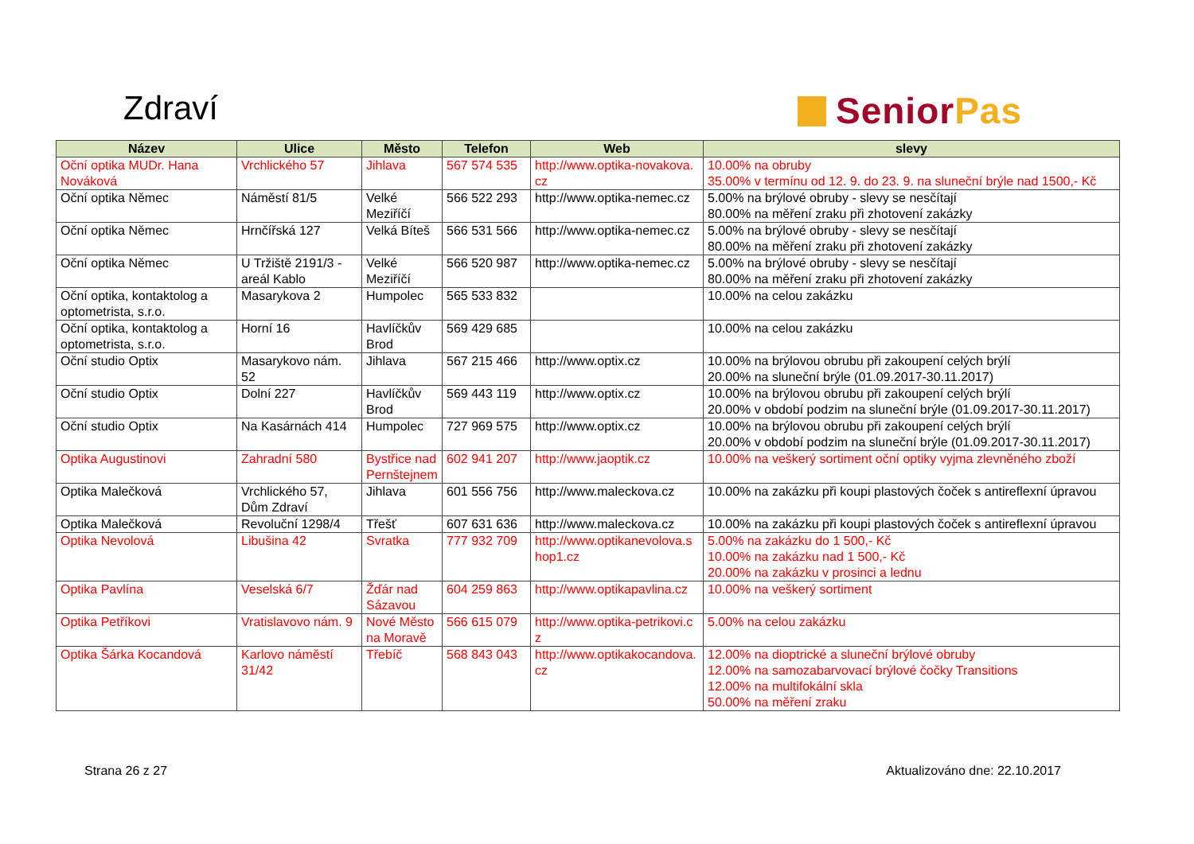Zdraví SeniorPas
| Název | Ulice | Město | Telefon | Web | slevy |
| --- | --- | --- | --- | --- | --- |
| Oční optika MUDr. Hana Nováková | Vrchlického 57 | Jihlava | 567 574 535 | http://www.optika-novakova. cz | 10.00% na obruby 35.00% v termínu od 12. 9. do 23. 9. na sluneční brýle nad 1500,- Kč |
| Oční optika Němec | Náměstí 81/5 | Velké Meziříčí | 566 522 293 | http://www.optika-nemec.cz | 5.00% na brýlové obruby - slevy se nesčítají 80.00% na měření zraku při zhotovení zakázky |
| Oční optika Němec | Hrnčířská 127 | Velká Bíteš | 566 531 566 | http://www.optika-nemec.cz | 5.00% na brýlové obruby - slevy se nesčítají 80.00% na měření zraku při zhotovení zakázky |
| Oční optika Němec | U Tržiště 2191/3 - areál Kablo | Velké Meziříčí | 566 520 987 | http://www.optika-nemec.cz | 5.00% na brýlové obruby - slevy se nesčítají 80.00% na měření zraku při zhotovení zakázky |
| Oční optika, kontaktolog a optometrista, s.r.o. | Masarykova 2 | Humpolec | 565 533 832 | | 10.00% na celou zakázku |
| Oční optika, kontaktolog a optometrista, s.r.o. | Horní 16 | Havlíčkův Brod | 569 429 685 | | 10.00% na celou zakázku |
| Oční studio Optix | Masarykovo nám. 52 | Jihlava | 567 215 466 | http://www.optix.cz | 10.00% na brýlovou obrubu při zakoupení celých brýlí 20.00% na sluneční brýle (01.09.2017-30.11.2017) |
| Oční studio Optix | Dolní 227 | Havlíčkův Brod | 569 443 119 | http://www.optix.cz | 10.00% na brýlovou obrubu při zakoupení celých brýlí 20.00% v období podzim na sluneční brýle (01.09.2017-30.11.2017) |
| Oční studio Optix | Na Kasárnách 414 | Humpolec | 727 969 575 | http://www.optix.cz | 10.00% na brýlovou obrubu při zakoupení celých brýlí 20.00% v období podzim na sluneční brýle (01.09.2017-30.11.2017) |
| Optika Augustinovi | Zahradní 580 | Bystřice nad Pernštejnem | 602 941 207 | http://www.jaoptik.cz | 10.00% na veškerý sortiment oční optiky vyjma zlevněného zboží |
| Optika Malečková | Vrchlického 57, Dům Zdraví | Jihlava | 601 556 756 | http://www.maleckova.cz | 10.00% na zakázku při koupi plastových čoček s antireflexní úpravou |
| Optika Malečková | Revoluční 1298/4 | Třešť | 607 631 636 | http://www.maleckova.cz | 10.00% na zakázku při koupi plastových čoček s antireflexní úpravou |
| Optika Nevolová | Libušina 42 | Svratka | 777 932 709 | http://www.optikanevolova.s hop1.cz | 5.00% na zakázku do 1 500,- Kč 10.00% na zakázku nad 1 500,- Kč 20.00% na zakázku v prosinci a lednu |
| Optika Pavlína | Veselská 6/7 | Žďár nad Sázavou | 604 259 863 | http://www.optikapavlina.cz | 10.00% na veškerý sortiment |
| Optika Petříkovi | Vratislavovo nám. 9 | Nové Město na Moravě | 566 615 079 | http://www.optika-petrikovi.c z | 5.00% na celou zakázku |
| Optika Šárka Kocandová | Karlovo náměstí 31/42 | Třebíč | 568 843 043 | http://www.optikakocandova. cz | 12.00% na dioptrické a sluneční brýlové obruby 12.00% na samozabarvovací brýlové čočky Transitions 12.00% na multifokální skla 50.00% na měření zraku |
Strana 26 z 27 Aktualizováno dne: 22.10.2017